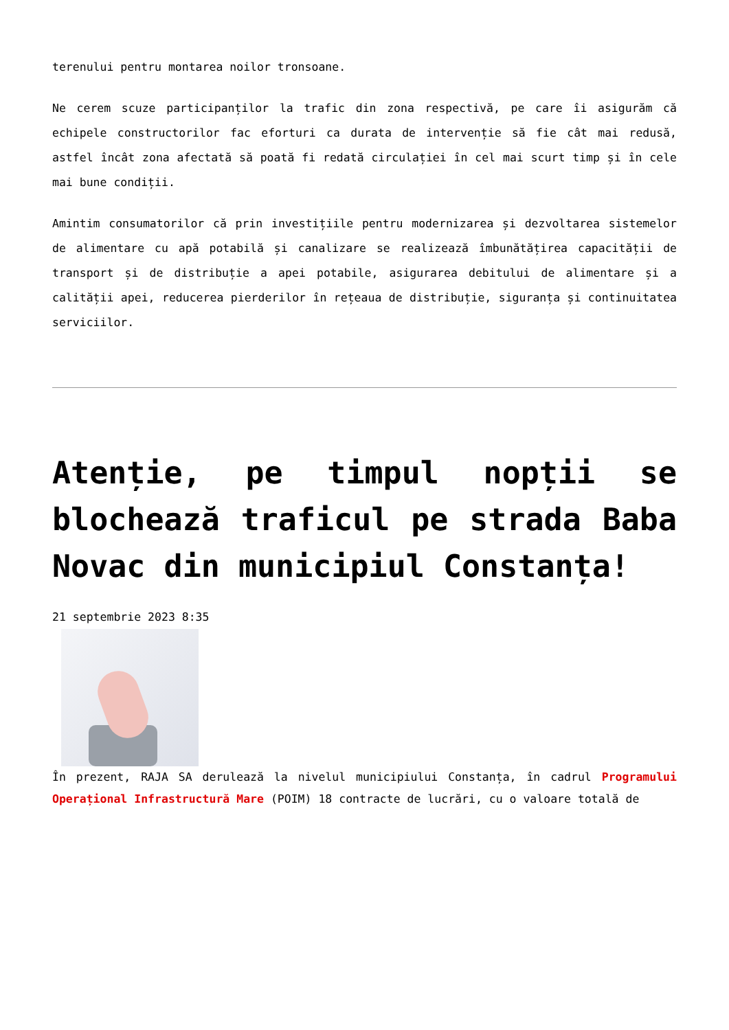terenului pentru montarea noilor tronsoane.
Ne cerem scuze participanților la trafic din zona respectivă, pe care îi asigurăm că echipele constructorilor fac eforturi ca durata de intervenție să fie cât mai redusă, astfel încât zona afectată să poată fi redată circulației în cel mai scurt timp și în cele mai bune condiții.
Amintim consumatorilor că prin investițiile pentru modernizarea și dezvoltarea sistemelor de alimentare cu apă potabilă și canalizare se realizează îmbunătățirea capacității de transport și de distribuție a apei potabile, asigurarea debitului de alimentare și a calității apei, reducerea pierderilor în rețeaua de distribuție, siguranța și continuitatea serviciilor.
Atenție, pe timpul nopții se blochează traficul pe strada Baba Novac din municipiul Constanța!
21 septembrie 2023 8:35
În prezent, RAJA SA derulează la nivelul municipiului Constanța, în cadrul Programului Operațional Infrastructură Mare (POIM) 18 contracte de lucrări, cu o valoare totală de